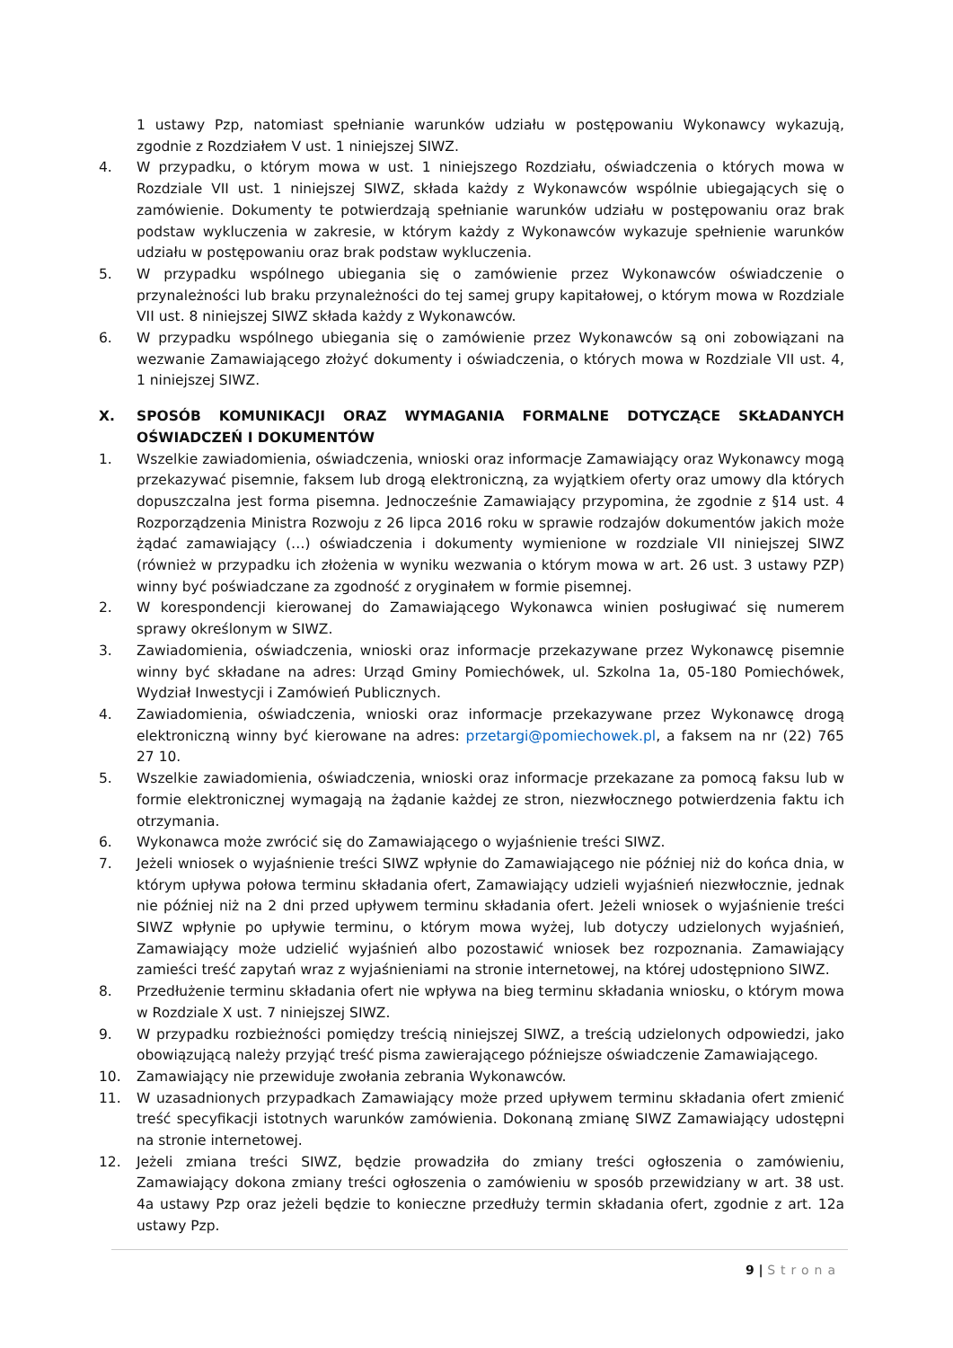1 ustawy Pzp, natomiast spełnianie warunków udziału w postępowaniu Wykonawcy wykazują, zgodnie z Rozdziałem V ust. 1 niniejszej SIWZ.
4. W przypadku, o którym mowa w ust. 1 niniejszego Rozdziału, oświadczenia o których mowa w Rozdziale VII ust. 1 niniejszej SIWZ, składa każdy z Wykonawców wspólnie ubiegających się o zamówienie. Dokumenty te potwierdzają spełnianie warunków udziału w postępowaniu oraz brak podstaw wykluczenia w zakresie, w którym każdy z Wykonawców wykazuje spełnienie warunków udziału w postępowaniu oraz brak podstaw wykluczenia.
5. W przypadku wspólnego ubiegania się o zamówienie przez Wykonawców oświadczenie o przynależności lub braku przynależności do tej samej grupy kapitałowej, o którym mowa w Rozdziale VII ust. 8 niniejszej SIWZ składa każdy z Wykonawców.
6. W przypadku wspólnego ubiegania się o zamówienie przez Wykonawców są oni zobowiązani na wezwanie Zamawiającego złożyć dokumenty i oświadczenia, o których mowa w Rozdziale VII ust. 4, 1 niniejszej SIWZ.
X. SPOSÓB KOMUNIKACJI ORAZ WYMAGANIA FORMALNE DOTYCZĄCE SKŁADANYCH OŚWIADCZEŃ I DOKUMENTÓW
1. Wszelkie zawiadomienia, oświadczenia, wnioski oraz informacje Zamawiający oraz Wykonawcy mogą przekazywać pisemnie, faksem lub drogą elektroniczną, za wyjątkiem oferty oraz umowy dla których dopuszczalna jest forma pisemna. Jednocześnie Zamawiający przypomina, że zgodnie z §14 ust. 4 Rozporządzenia Ministra Rozwoju z 26 lipca 2016 roku w sprawie rodzajów dokumentów jakich może żądać zamawiający (…) oświadczenia i dokumenty wymienione w rozdziale VII niniejszej SIWZ (również w przypadku ich złożenia w wyniku wezwania o którym mowa w art. 26 ust. 3 ustawy PZP) winny być poświadczane za zgodność z oryginałem w formie pisemnej.
2. W korespondencji kierowanej do Zamawiającego Wykonawca winien posługiwać się numerem sprawy określonym w SIWZ.
3. Zawiadomienia, oświadczenia, wnioski oraz informacje przekazywane przez Wykonawcę pisemnie winny być składane na adres: Urząd Gminy Pomiechówek, ul. Szkolna 1a, 05-180 Pomiechówek, Wydział Inwestycji i Zamówień Publicznych.
4. Zawiadomienia, oświadczenia, wnioski oraz informacje przekazywane przez Wykonawcę drogą elektroniczną winny być kierowane na adres: przetargi@pomiechowek.pl, a faksem na nr (22) 765 27 10.
5. Wszelkie zawiadomienia, oświadczenia, wnioski oraz informacje przekazane za pomocą faksu lub w formie elektronicznej wymagają na żądanie każdej ze stron, niezwłocznego potwierdzenia faktu ich otrzymania.
6. Wykonawca może zwrócić się do Zamawiającego o wyjaśnienie treści SIWZ.
7. Jeżeli wniosek o wyjaśnienie treści SIWZ wpłynie do Zamawiającego nie później niż do końca dnia, w którym upływa połowa terminu składania ofert, Zamawiający udzieli wyjaśnień niezwłocznie, jednak nie później niż na 2 dni przed upływem terminu składania ofert. Jeżeli wniosek o wyjaśnienie treści SIWZ wpłynie po upływie terminu, o którym mowa wyżej, lub dotyczy udzielonych wyjaśnień, Zamawiający może udzielić wyjaśnień albo pozostawić wniosek bez rozpoznania. Zamawiający zamieści treść zapytań wraz z wyjaśnieniami na stronie internetowej, na której udostępniono SIWZ.
8. Przedłużenie terminu składania ofert nie wpływa na bieg terminu składania wniosku, o którym mowa w Rozdziale X ust. 7 niniejszej SIWZ.
9. W przypadku rozbieżności pomiędzy treścią niniejszej SIWZ, a treścią udzielonych odpowiedzi, jako obowiązującą należy przyjąć treść pisma zawierającego późniejsze oświadczenie Zamawiającego.
10. Zamawiający nie przewiduje zwołania zebrania Wykonawców.
11. W uzasadnionych przypadkach Zamawiający może przed upływem terminu składania ofert zmienić treść specyfikacji istotnych warunków zamówienia. Dokonaną zmianę SIWZ Zamawiający udostępni na stronie internetowej.
12. Jeżeli zmiana treści SIWZ, będzie prowadziła do zmiany treści ogłoszenia o zamówieniu, Zamawiający dokona zmiany treści ogłoszenia o zamówieniu w sposób przewidziany w art. 38 ust. 4a ustawy Pzp oraz jeżeli będzie to konieczne przedłuży termin składania ofert, zgodnie z art. 12a ustawy Pzp.
9 | Strona